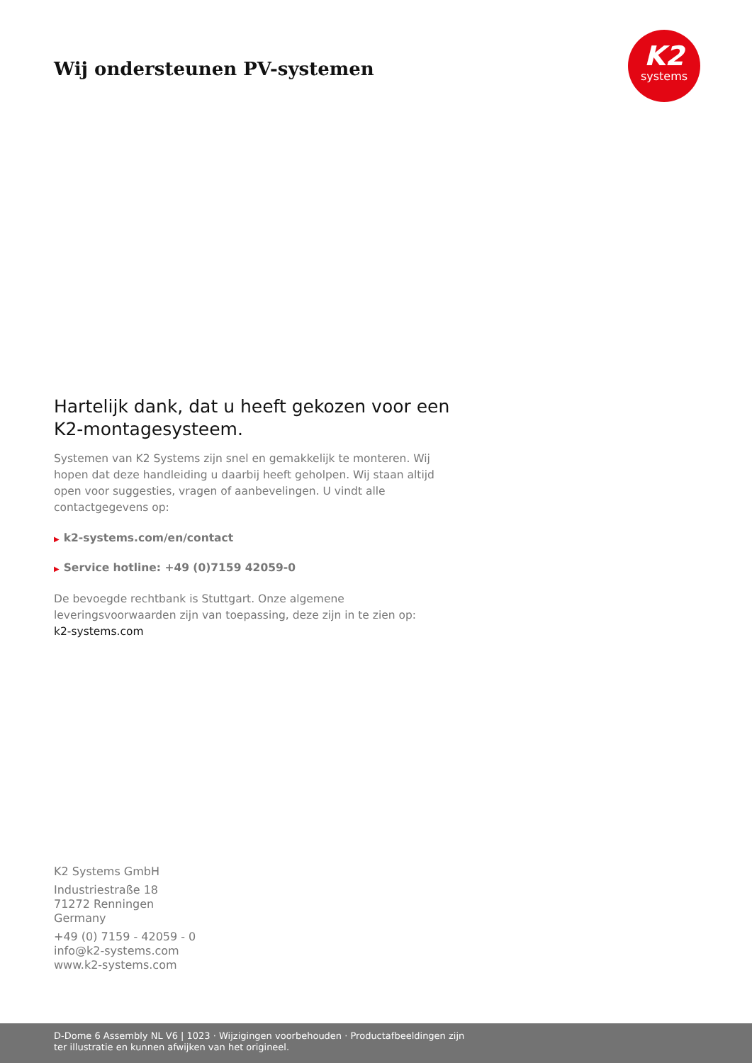Wij ondersteunen PV-systemen
K2
systems
Hartelijk dank, dat u heeft gekozen voor een K2-montagesysteem.
Systemen van K2 Systems zijn snel en gemakkelijk te monteren. Wij hopen dat deze handleiding u daarbij heeft geholpen. Wij staan altijd open voor suggesties, vragen of aanbevelingen. U vindt alle contactgegevens op:
▶ k2-systems.com/en/contact
▶ Service hotline: +49 (0)7159 42059-0
De bevoegde rechtbank is Stuttgart. Onze algemene leveringsvoorwaarden zijn van toepassing, deze zijn in te zien op:
k2-systems.com
K2 Systems GmbH
Industriestraße 18
71272 Renningen
Germany
+49 (0) 7159 - 42059 - 0
info@k2-systems.com
www.k2-systems.com
D-Dome 6 Assembly NL V6 | 1023 · Wijzigingen voorbehouden · Productafbeeldingen zijn ter illustratie en kunnen afwijken van het origineel.